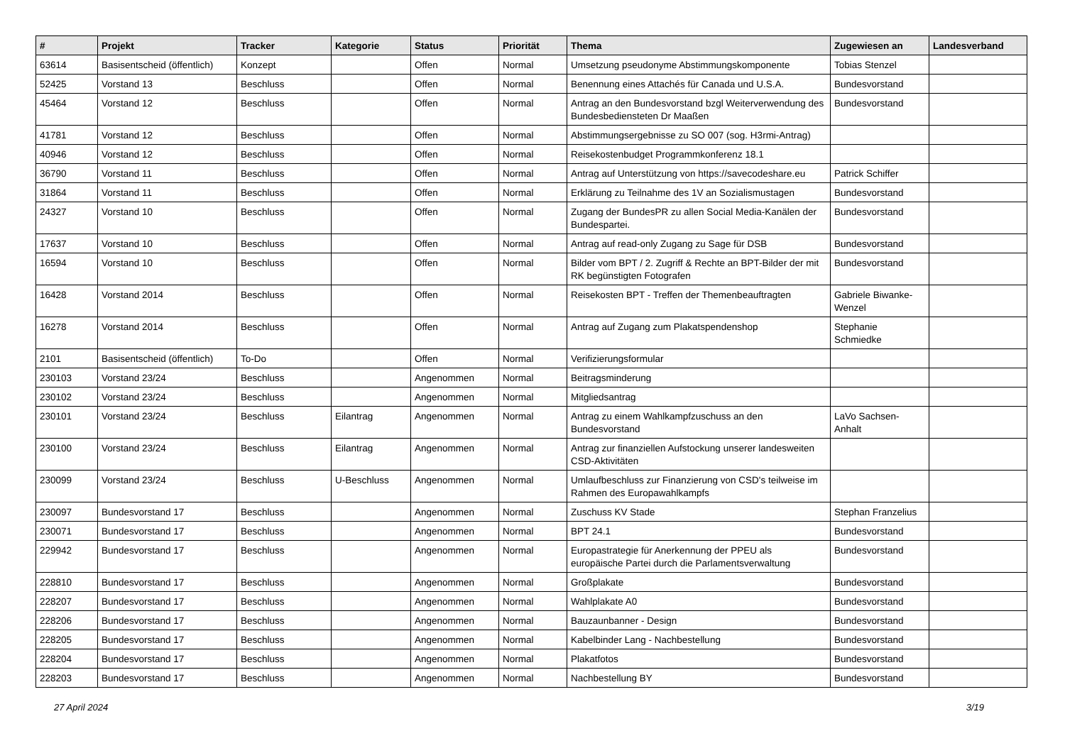| # | Projekt | Tracker | Kategorie | Status | Priorität | Thema | Zugewiesen an | Landesverband |
| --- | --- | --- | --- | --- | --- | --- | --- | --- |
| 63614 | Basisentscheid (öffentlich) | Konzept | | Offen | Normal | Umsetzung pseudonyme Abstimmungskomponente | Tobias Stenzel | |
| 52425 | Vorstand 13 | Beschluss | | Offen | Normal | Benennung eines Attachés für Canada und U.S.A. | Bundesvorstand | |
| 45464 | Vorstand 12 | Beschluss | | Offen | Normal | Antrag an den Bundesvorstand bzgl Weiterverwendung des Bundesbediensteten Dr Maaßen | Bundesvorstand | |
| 41781 | Vorstand 12 | Beschluss | | Offen | Normal | Abstimmungsergebnisse zu SO 007 (sog. H3rmi-Antrag) | | |
| 40946 | Vorstand 12 | Beschluss | | Offen | Normal | Reisekostenbudget Programmkonferenz 18.1 | | |
| 36790 | Vorstand 11 | Beschluss | | Offen | Normal | Antrag auf Unterstützung von https://savecodeshare.eu | Patrick Schiffer | |
| 31864 | Vorstand 11 | Beschluss | | Offen | Normal | Erklärung zu Teilnahme des 1V an Sozialismustagen | Bundesvorstand | |
| 24327 | Vorstand 10 | Beschluss | | Offen | Normal | Zugang der BundesPR zu allen Social Media-Kanälen der Bundespartei. | Bundesvorstand | |
| 17637 | Vorstand 10 | Beschluss | | Offen | Normal | Antrag auf read-only Zugang zu Sage für DSB | Bundesvorstand | |
| 16594 | Vorstand 10 | Beschluss | | Offen | Normal | Bilder vom BPT / 2. Zugriff & Rechte an BPT-Bilder der mit RK begünstigten Fotografen | Bundesvorstand | |
| 16428 | Vorstand 2014 | Beschluss | | Offen | Normal | Reisekosten BPT - Treffen der Themenbeauftragten | Gabriele Biwanke-Wenzel | |
| 16278 | Vorstand 2014 | Beschluss | | Offen | Normal | Antrag auf Zugang zum Plakatspendenshop | Stephanie Schmiedke | |
| 2101 | Basisentscheid (öffentlich) | To-Do | | Offen | Normal | Verifizierungsformular | | |
| 230103 | Vorstand 23/24 | Beschluss | | Angenommen | Normal | Beitragsminderung | | |
| 230102 | Vorstand 23/24 | Beschluss | | Angenommen | Normal | Mitgliedsantrag | | |
| 230101 | Vorstand 23/24 | Beschluss | Eilantrag | Angenommen | Normal | Antrag zu einem Wahlkampfzuschuss an den Bundesvorstand | LaVo Sachsen-Anhalt | |
| 230100 | Vorstand 23/24 | Beschluss | Eilantrag | Angenommen | Normal | Antrag zur finanziellen Aufstockung unserer landesweiten CSD-Aktivitäten | | |
| 230099 | Vorstand 23/24 | Beschluss | U-Beschluss | Angenommen | Normal | Umlaufbeschluss zur Finanzierung von CSD's teilweise im Rahmen des Europawahlkampfs | | |
| 230097 | Bundesvorstand 17 | Beschluss | | Angenommen | Normal | Zuschuss KV Stade | Stephan Franzelius | |
| 230071 | Bundesvorstand 17 | Beschluss | | Angenommen | Normal | BPT 24.1 | Bundesvorstand | |
| 229942 | Bundesvorstand 17 | Beschluss | | Angenommen | Normal | Europastrategie für Anerkennung der PPEU als europäische Partei durch die Parlamentsverwaltung | Bundesvorstand | |
| 228810 | Bundesvorstand 17 | Beschluss | | Angenommen | Normal | Großplakate | Bundesvorstand | |
| 228207 | Bundesvorstand 17 | Beschluss | | Angenommen | Normal | Wahlplakate A0 | Bundesvorstand | |
| 228206 | Bundesvorstand 17 | Beschluss | | Angenommen | Normal | Bauzaunbanner - Design | Bundesvorstand | |
| 228205 | Bundesvorstand 17 | Beschluss | | Angenommen | Normal | Kabelbinder Lang - Nachbestellung | Bundesvorstand | |
| 228204 | Bundesvorstand 17 | Beschluss | | Angenommen | Normal | Plakatfotos | Bundesvorstand | |
| 228203 | Bundesvorstand 17 | Beschluss | | Angenommen | Normal | Nachbestellung BY | Bundesvorstand | |
27 April 2024 3/19